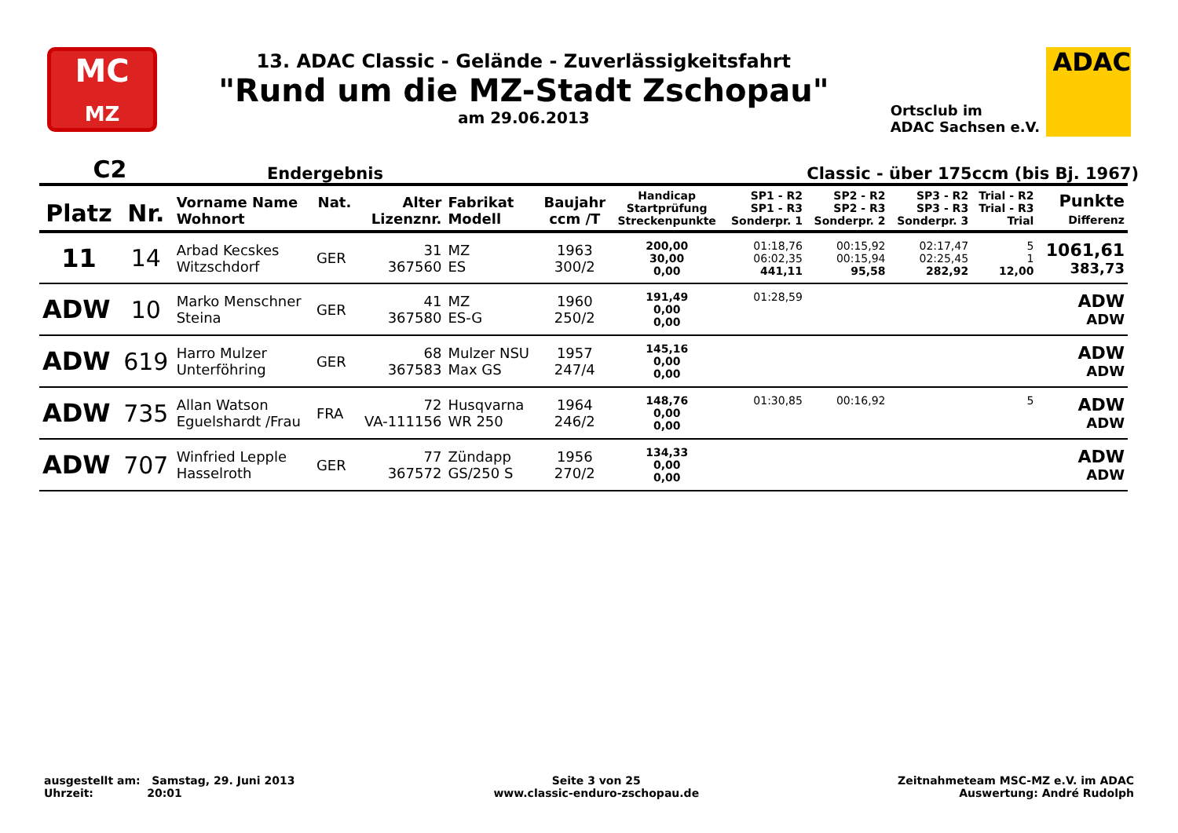MC
MZ
13. ADAC Classic - Gelände - Zuverlässigkeitsfahrt
"Rund um die MZ-Stadt Zschopau"
am 29.06.2013
Ortsclub im
ADAC Sachsen e.V.
ADAC
C2 Endergebnis Classic - über 175ccm (bis Bj. 1967)
| Platz | Nr. | Vorname Name Wohnort | Nat. | Alter Lizenznr. | Fabrikat Modell | Baujahr ccm /T | Handicap Startprüfung Streckenpunkte | SP1 - R2 SP1 - R3 Sonderpr. 1 | SP2 - R2 SP2 - R3 Sonderpr. 2 | SP3 - R2 SP3 - R3 Sonderpr. 3 | Trial - R2 Trial - R3 Trial | Punkte Differenz |
| --- | --- | --- | --- | --- | --- | --- | --- | --- | --- | --- | --- | --- |
| 11 | 14 | Arbad Kecskes Witzschdorf | GER | 31 367560 | MZ ES | 1963 300/2 | 200,00 30,00 0,00 | 01:18,76 06:02,35 441,11 | 00:15,92 00:15,94 95,58 | 02:17,47 02:25,45 282,92 | 5 1 12,00 | 1061,61 383,73 |
| ADW | 10 | Marko Menschner Steina | GER | 41 367580 | MZ ES-G | 1960 250/2 | 191,49 0,00 0,00 | 01:28,59 | | | | ADW ADW |
| ADW | 619 | Harro Mulzer Unterföhring | GER | 68 367583 | Mulzer NSU Max GS | 1957 247/4 | 145,16 0,00 0,00 | | | | | ADW ADW |
| ADW | 735 | Allan Watson Eguelshardt /Frau | FRA | 72 VA-111156 | Husqvarna WR 250 | 1964 246/2 | 148,76 0,00 0,00 | 01:30,85 | 00:16,92 | | 5 | ADW ADW |
| ADW | 707 | Winfried Lepple Hasselroth | GER | 77 367572 | Zündapp GS/250 S | 1956 270/2 | 134,33 0,00 0,00 | | | | | ADW ADW |
ausgestellt am: Samstag, 29. Juni 2013
Uhrzeit: 20:01
Seite 3 von 25
www.classic-enduro-zschopau.de
Zeitnahmeteam MSC-MZ e.V. im ADAC
Auswertung: André Rudolph